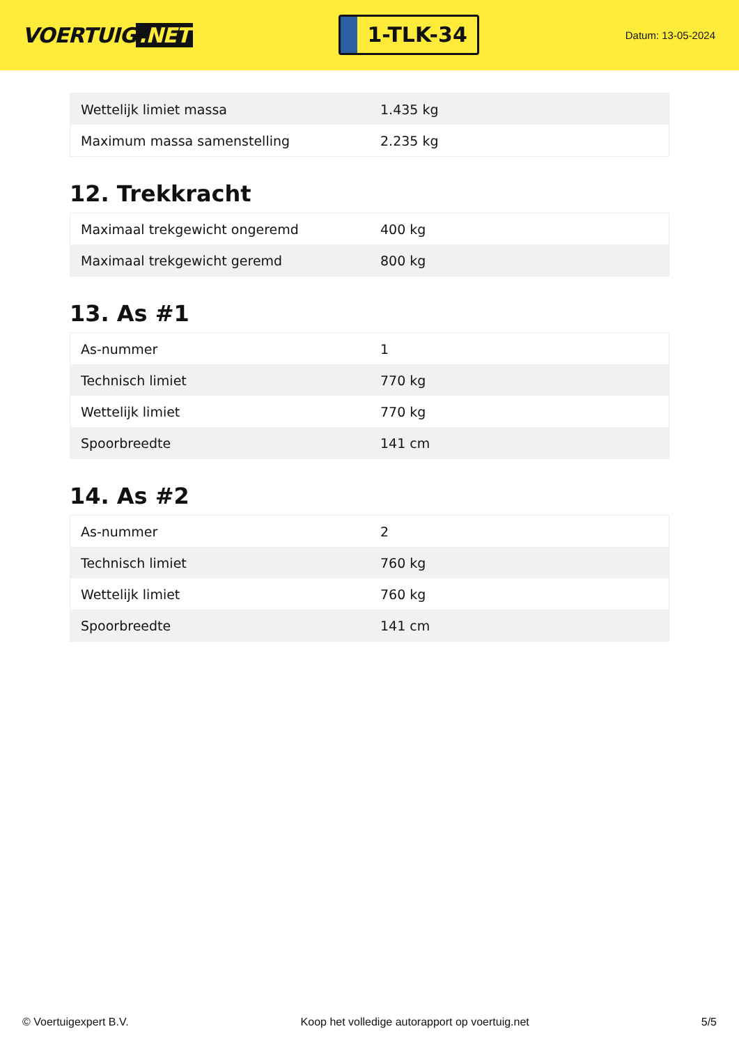VOERTUIG.NET
1-TLK-34
Datum: 13-05-2024
| Wettelijk limiet massa | 1.435 kg |
| Maximum massa samenstelling | 2.235 kg |
12. Trekkracht
| Maximaal trekgewicht ongeremd | 400 kg |
| Maximaal trekgewicht geremd | 800 kg |
13. As #1
| As-nummer | 1 |
| Technisch limiet | 770 kg |
| Wettelijk limiet | 770 kg |
| Spoorbreedte | 141 cm |
14. As #2
| As-nummer | 2 |
| Technisch limiet | 760 kg |
| Wettelijk limiet | 760 kg |
| Spoorbreedte | 141 cm |
© Voertuigexpert B.V. Koop het volledige autorapport op voertuig.net 5/5